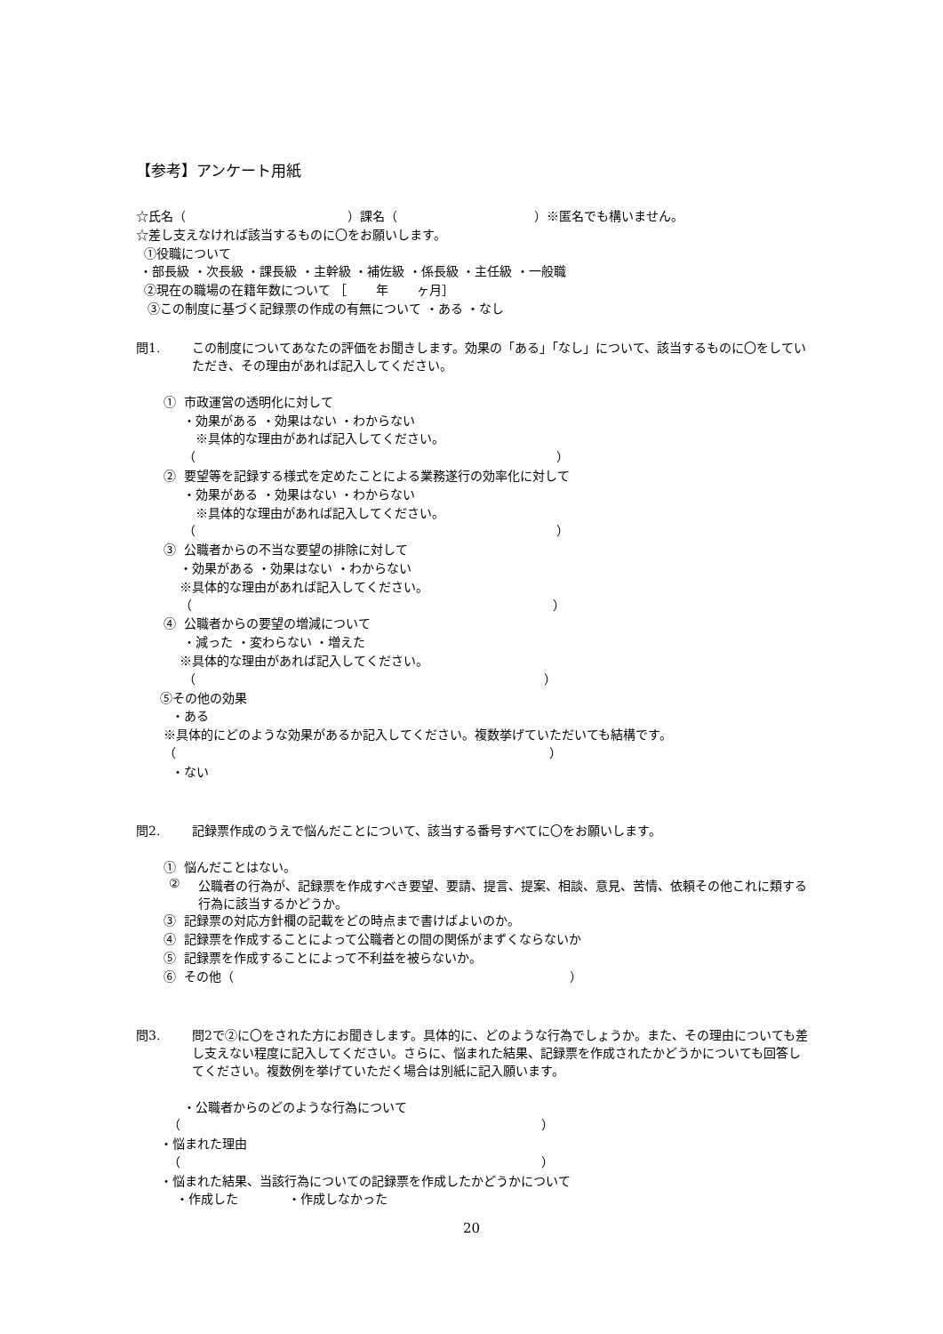【参考】アンケート用紙
☆氏名（　　　　　　　　　　　　　）課名（　　　　　　　　　　　）※匿名でも構いません。
☆差し支えなければ該当するものに〇をお願いします。
①役職について
・部長級 ・次長級 ・課長級 ・主幹級 ・補佐級 ・係長級 ・主任級 ・一般職
②現在の職場の在籍年数について ［　　 年　　 ヶ月］
③この制度に基づく記録票の作成の有無について ・ある ・なし
問1. この制度についてあなたの評価をお聞きします。効果の「ある」「なし」について、該当するものに〇をしていただき、その理由があれば記入してください。
① 市政運営の透明化に対して
・効果がある ・効果はない ・わからない
※具体的な理由があれば記入してください。
（　　　　　　　　　　　　　　　　　　　　　　　　　　　　　）
② 要望等を記録する様式を定めたことによる業務遂行の効率化に対して
・効果がある ・効果はない ・わからない
※具体的な理由があれば記入してください。
（　　　　　　　　　　　　　　　　　　　　　　　　　　　　　）
③ 公職者からの不当な要望の排除に対して
・効果がある ・効果はない ・わからない
※具体的な理由があれば記入してください。
（　　　　　　　　　　　　　　　　　　　　　　　　　　　　　）
④ 公職者からの要望の増減について
・減った ・変わらない ・増えた
※具体的な理由があれば記入してください。
（　　　　　　　　　　　　　　　　　　　　　　　　　　　　）
⑤その他の効果
・ある
※具体的にどのような効果があるか記入してください。複数挙げていただいても結構です。
（　　　　　　　　　　　　　　　　　　　　　　　　　　　　　　）
・ない
問2. 記録票作成のうえで悩んだことについて、該当する番号すべてに〇をお願いします。
① 悩んだことはない。
② 公職者の行為が、記録票を作成すべき要望、要請、提言、提案、相談、意見、苦情、依頼その他これに類する行為に該当するかどうか。
③ 記録票の対応方針欄の記載をどの時点まで書けばよいのか。
④ 記録票を作成することによって公職者との間の関係がまずくならないか
⑤ 記録票を作成することによって不利益を被らないか。
⑥ その他（　　　　　　　　　　　　　　　　　　　　　　　　　　　）
問3. 問2で②に〇をされた方にお聞きします。具体的に、どのような行為でしょうか。また、その理由についても差し支えない程度に記入してください。さらに、悩まれた結果、記録票を作成されたかどうかについても回答してください。複数例を挙げていただく場合は別紙に記入願います。
・公職者からのどのような行為について
（　　　　　　　　　　　　　　　　　　　　　　　　　　　　　）
・悩まれた理由
（　　　　　　　　　　　　　　　　　　　　　　　　　　　　　）
・悩まれた結果、当該行為についての記録票を作成したかどうかについて
・作成した　　　　・作成しなかった
20